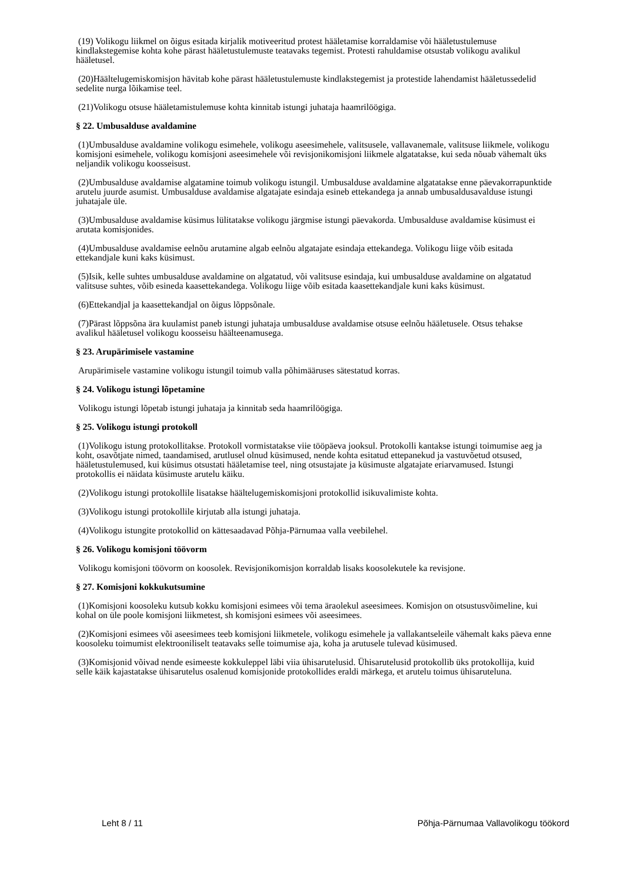(19) Volikogu liikmel on õigus esitada kirjalik motiveeritud protest hääletamise korraldamise või hääletustulemuse kindlakstegemise kohta kohe pärast hääletustulemuste teatavaks tegemist. Protesti rahuldamise otsustab volikogu avalikul hääletusel.
(20)Häältelugemiskomisjon hävitab kohe pärast hääletustulemuste kindlakstegemist ja protestide lahendamist hääletussedelid sedelite nurga lõikamise teel.
(21)Volikogu otsuse hääletamistulemuse kohta kinnitab istungi juhataja haamrilöögiga.
§ 22. Umbusalduse avaldamine
(1)Umbusalduse avaldamine volikogu esimehele, volikogu aseesimehele, valitsusele, vallavanemale, valitsuse liikmele, volikogu komisjoni esimehele, volikogu komisjoni aseesimehele või revisjonikomisjoni liikmele algatatakse, kui seda nõuab vähemalt üks neljandik volikogu koosseisust.
(2)Umbusalduse avaldamise algatamine toimub volikogu istungil. Umbusalduse avaldamine algatatakse enne päevakorrapunktide arutelu juurde asumist. Umbusalduse avaldamise algatajate esindaja esineb ettekandega ja annab umbusaldusavalduse istungi juhatajale üle.
(3)Umbusalduse avaldamise küsimus lülitatakse volikogu järgmise istungi päevakorda. Umbusalduse avaldamise küsimust ei arutata komisjonides.
(4)Umbusalduse avaldamise eelnõu arutamine algab eelnõu algatajate esindaja ettekandega. Volikogu liige võib esitada ettekandjale kuni kaks küsimust.
(5)Isik, kelle suhtes umbusalduse avaldamine on algatatud, või valitsuse esindaja, kui umbusalduse avaldamine on algatatud valitsuse suhtes, võib esineda kaasettekandega. Volikogu liige võib esitada kaasettekandjale kuni kaks küsimust.
(6)Ettekandjal ja kaasettekandjal on õigus lõppsõnale.
(7)Pärast lõppsõna ära kuulamist paneb istungi juhataja umbusalduse avaldamise otsuse eelnõu hääletusele. Otsus tehakse avalikul hääletusel volikogu koosseisu häälteenamusega.
§ 23. Arupärimisele vastamine
Arupärimisele vastamine volikogu istungil toimub valla põhimääruses sätestatud korras.
§ 24. Volikogu istungi lõpetamine
Volikogu istungi lõpetab istungi juhataja ja kinnitab seda haamrilöögiga.
§ 25. Volikogu istungi protokoll
(1)Volikogu istung protokollitakse. Protokoll vormistatakse viie tööpäeva jooksul. Protokolli kantakse istungi toimumise aeg ja koht, osavõtjate nimed, taandamised, arutlusel olnud küsimused, nende kohta esitatud ettepanekud ja vastuvõetud otsused, hääletustulemused, kui küsimus otsustati hääletamise teel, ning otsustajate ja küsimuste algatajate eriarvamused. Istungi protokollis ei näidata küsimuste arutelu käiku.
(2)Volikogu istungi protokollile lisatakse häältelugemiskomisjoni protokollid isikuvalimiste kohta.
(3)Volikogu istungi protokollile kirjutab alla istungi juhataja.
(4)Volikogu istungite protokollid on kättesaadavad Põhja-Pärnumaa valla veebilehel.
§ 26. Volikogu komisjoni töövorm
Volikogu komisjoni töövorm on koosolek. Revisjonikomisjon korraldab lisaks koosolekutele ka revisjone.
§ 27. Komisjoni kokkukutsumine
(1)Komisjoni koosoleku kutsub kokku komisjoni esimees või tema äraolekul aseesimees. Komisjon on otsustusvõimeline, kui kohal on üle poole komisjoni liikmetest, sh komisjoni esimees või aseesimees.
(2)Komisjoni esimees või aseesimees teeb komisjoni liikmetele, volikogu esimehele ja vallakantseleile vähemalt kaks päeva enne koosoleku toimumist elektrooniliselt teatavaks selle toimumise aja, koha ja arutusele tulevad küsimused.
(3)Komisjonid võivad nende esimeeste kokkuleppel läbi viia ühisarutelusid. Ühisarutelusid protokollib üks protokollija, kuid selle käik kajastatakse ühisarutelus osalenud komisjonide protokollides eraldi märkega, et arutelu toimus ühisaruteluna.
Leht 8 / 11 Põhja-Pärnumaa Vallavolikogu töökord